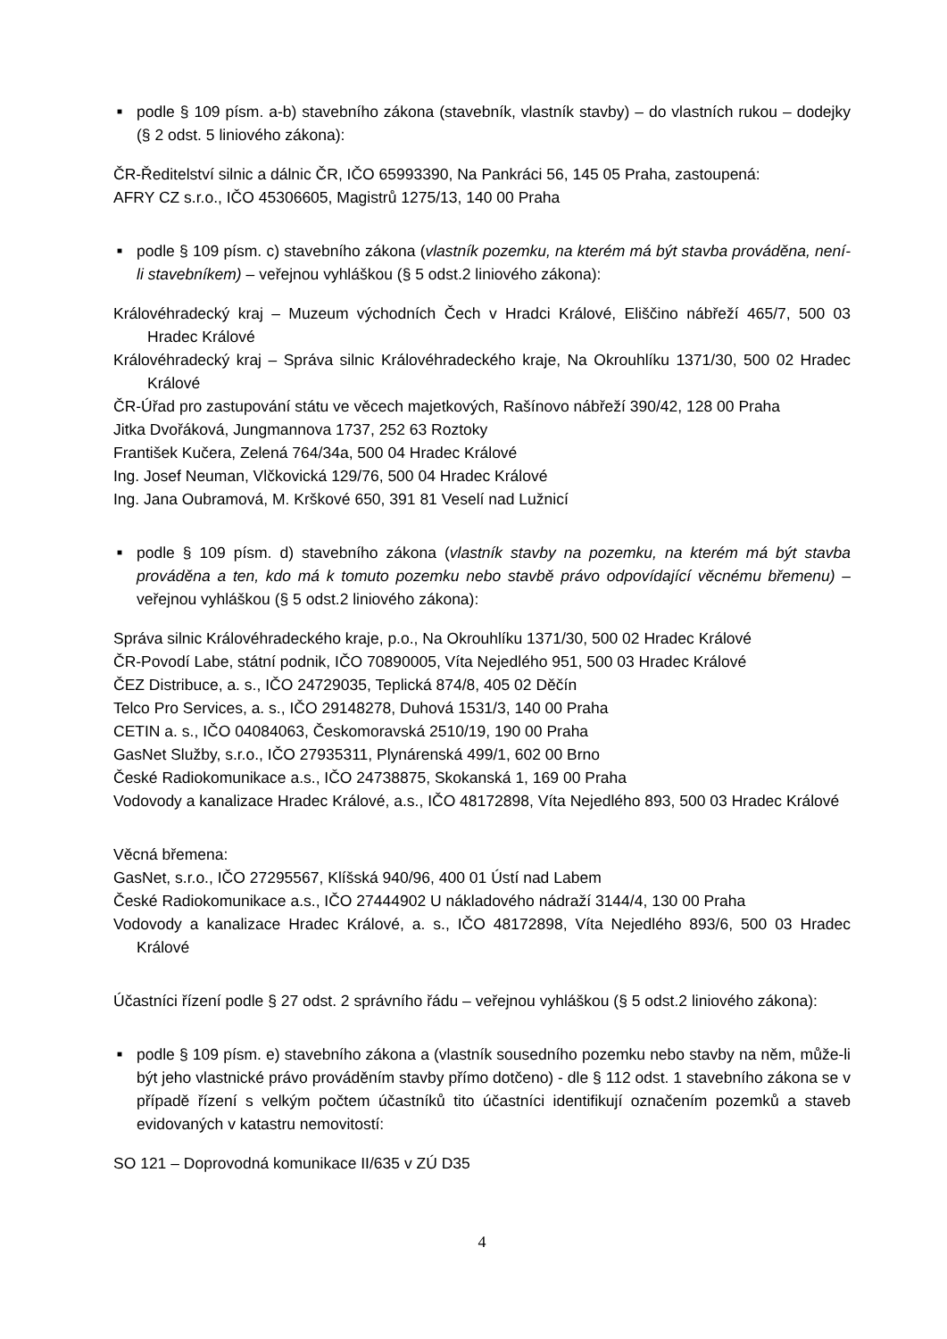■ podle § 109 písm. a-b) stavebního zákona (stavebník, vlastník stavby) – do vlastních rukou – dodejky (§ 2 odst. 5 liniového zákona):
ČR-Ředitelství silnic a dálnic ČR, IČO 65993390, Na Pankráci 56, 145 05 Praha, zastoupená:
AFRY CZ s.r.o., IČO 45306605, Magistrů 1275/13, 140 00 Praha
■ podle § 109 písm. c) stavebního zákona (vlastník pozemku, na kterém má být stavba prováděna, není-li stavebníkem) – veřejnou vyhláškou (§ 5 odst.2 liniového zákona):
Královéhradecký kraj – Muzeum východních Čech v Hradci Králové, Eliščino nábřeží 465/7, 500 03 Hradec Králové
Královéhradecký kraj – Správa silnic Královéhradeckého kraje, Na Okrouhlíku 1371/30, 500 02 Hradec Králové
ČR-Úřad pro zastupování státu ve věcech majetkových, Rašínovo nábřeží 390/42, 128 00 Praha
Jitka Dvořáková, Jungmannova 1737, 252 63 Roztoky
František Kučera, Zelená 764/34a, 500 04 Hradec Králové
Ing. Josef Neuman, Vlčkovická 129/76, 500 04 Hradec Králové
Ing. Jana Oubramová, M. Krškové 650, 391 81 Veselí nad Lužnicí
■ podle § 109 písm. d) stavebního zákona (vlastník stavby na pozemku, na kterém má být stavba prováděna a ten, kdo má k tomuto pozemku nebo stavbě právo odpovídající věcnému břemenu) – veřejnou vyhláškou (§ 5 odst.2 liniového zákona):
Správa silnic Královéhradeckého kraje, p.o., Na Okrouhlíku 1371/30, 500 02 Hradec Králové
ČR-Povodí Labe, státní podnik, IČO 70890005, Víta Nejedlého 951, 500 03 Hradec Králové
ČEZ Distribuce, a. s., IČO 24729035, Teplická 874/8, 405 02 Děčín
Telco Pro Services, a. s., IČO 29148278, Duhová 1531/3, 140 00 Praha
CETIN a. s., IČO 04084063, Českomoravská 2510/19, 190 00 Praha
GasNet Služby, s.r.o., IČO 27935311, Plynárenská 499/1, 602 00 Brno
České Radiokomunikace a.s., IČO 24738875, Skokanská 1, 169 00 Praha
Vodovody a kanalizace Hradec Králové, a.s., IČO 48172898, Víta Nejedlého 893, 500 03 Hradec Králové
Věcná břemena:
GasNet, s.r.o., IČO 27295567, Klíšská 940/96, 400 01 Ústí nad Labem
České Radiokomunikace a.s., IČO 27444902 U nákladového nádraží 3144/4, 130 00 Praha
Vodovody a kanalizace Hradec Králové, a. s., IČO 48172898, Víta Nejedlého 893/6, 500 03 Hradec Králové
Účastníci řízení podle § 27 odst. 2 správního řádu – veřejnou vyhláškou (§ 5 odst.2 liniového zákona):
■ podle § 109 písm. e) stavebního zákona a (vlastník sousedního pozemku nebo stavby na něm, může-li být jeho vlastnické právo prováděním stavby přímo dotčeno) - dle § 112 odst. 1 stavebního zákona se v případě řízení s velkým počtem účastníků tito účastníci identifikují označením pozemků a staveb evidovaných v katastru nemovitostí:
SO 121 – Doprovodná komunikace II/635 v ZÚ D35
4